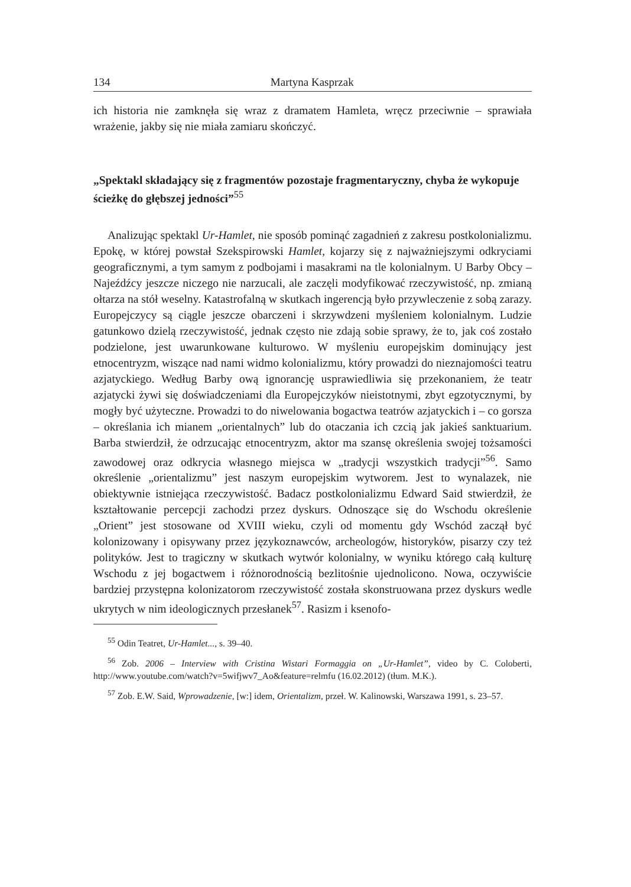134 Martyna Kasprzak
ich historia nie zamknęła się wraz z dramatem Hamleta, wręcz przeciwnie – sprawiała wrażenie, jakby się nie miała zamiaru skończyć.
„Spektakl składający się z fragmentów pozostaje fragmentaryczny, chyba że wykopuje ścieżkę do głębszej jedności”<sup>55</sup>
Analizując spektakl Ur-Hamlet, nie sposób pominąć zagadnień z zakresu postkolonializmu. Epokę, w której powstał Szekspirowski Hamlet, kojarzy się z najważniejszymi odkryciami geograficznymi, a tym samym z podbojami i masakrami na tle kolonialnym. U Barby Obcy – Najeźdźcy jeszcze niczego nie narzucali, ale zaczęli modyfikować rzeczywistość, np. zmianą ołtarza na stół weselny. Katastrofalną w skutkach ingerencją było przywleczenie z sobą zarazy. Europejczycy są ciągle jeszcze obarczeni i skrzywdzeni myśleniem kolonialnym. Ludzie gatunkowo dzielą rzeczywistość, jednak często nie zdają sobie sprawy, że to, jak coś zostało podzielone, jest uwarunkowane kulturowo. W myśleniu europejskim dominujący jest etnocentryzm, wiszące nad nami widmo kolonializmu, który prowadzi do nieznajomości teatru azjatyckiego. Według Barby ową ignorancję usprawiedliwia się przekonaniem, że teatr azjatycki żywi się doświadczeniami dla Europejczyków nieistotnymi, zbyt egzotycznymi, by mogły być użyteczne. Prowadzi to do niwelowania bogactwa teatrów azjatyckich i – co gorsza – określania ich mianem „orientalnych” lub do otaczania ich czcią jak jakieś sanktuarium. Barba stwierdził, że odrzucając etnocentryzm, aktor ma szansę określenia swojej tożsamości zawodowej oraz odkrycia własnego miejsca w „tradycji wszystkich tradycji”<sup>56</sup>. Samo określenie „orientalizmu” jest naszym europejskim wytworem. Jest to wynalazek, nie obiektywnie istniejąca rzeczywistość. Badacz postkolonializmu Edward Said stwierdził, że kształtowanie percepcji zachodzi przez dyskurs. Odnoszące się do Wschodu określenie „Orient” jest stosowane od XVIII wieku, czyli od momentu gdy Wschód zaczął być kolonizowany i opisywany przez językoznawców, archeologów, historyków, pisarzy czy też polityków. Jest to tragiczny w skutkach wytwór kolonialny, w wyniku którego całą kulturę Wschodu z jej bogactwem i różnorodnością bezlitośnie ujednolicono. Nowa, oczywiście bardziej przystępna kolonizatorom rzeczywistość została skonstruowana przez dyskurs wedle ukrytych w nim ideologicznych przesłanek<sup>57</sup>. Rasizm i ksenofo-
<sup>55</sup> Odin Teatret, Ur-Hamlet..., s. 39–40.
<sup>56</sup> Zob. 2006 – Interview with Cristina Wistari Formaggia on „Ur-Hamlet”, video by C. Coloberti, http://www.youtube.com/watch?v=5wifjwv7_Ao&feature=relmfu (16.02.2012) (tłum. M.K.).
<sup>57</sup> Zob. E.W. Said, Wprowadzenie, [w:] idem, Orientalizm, przeł. W. Kalinowski, Warszawa 1991, s. 23–57.